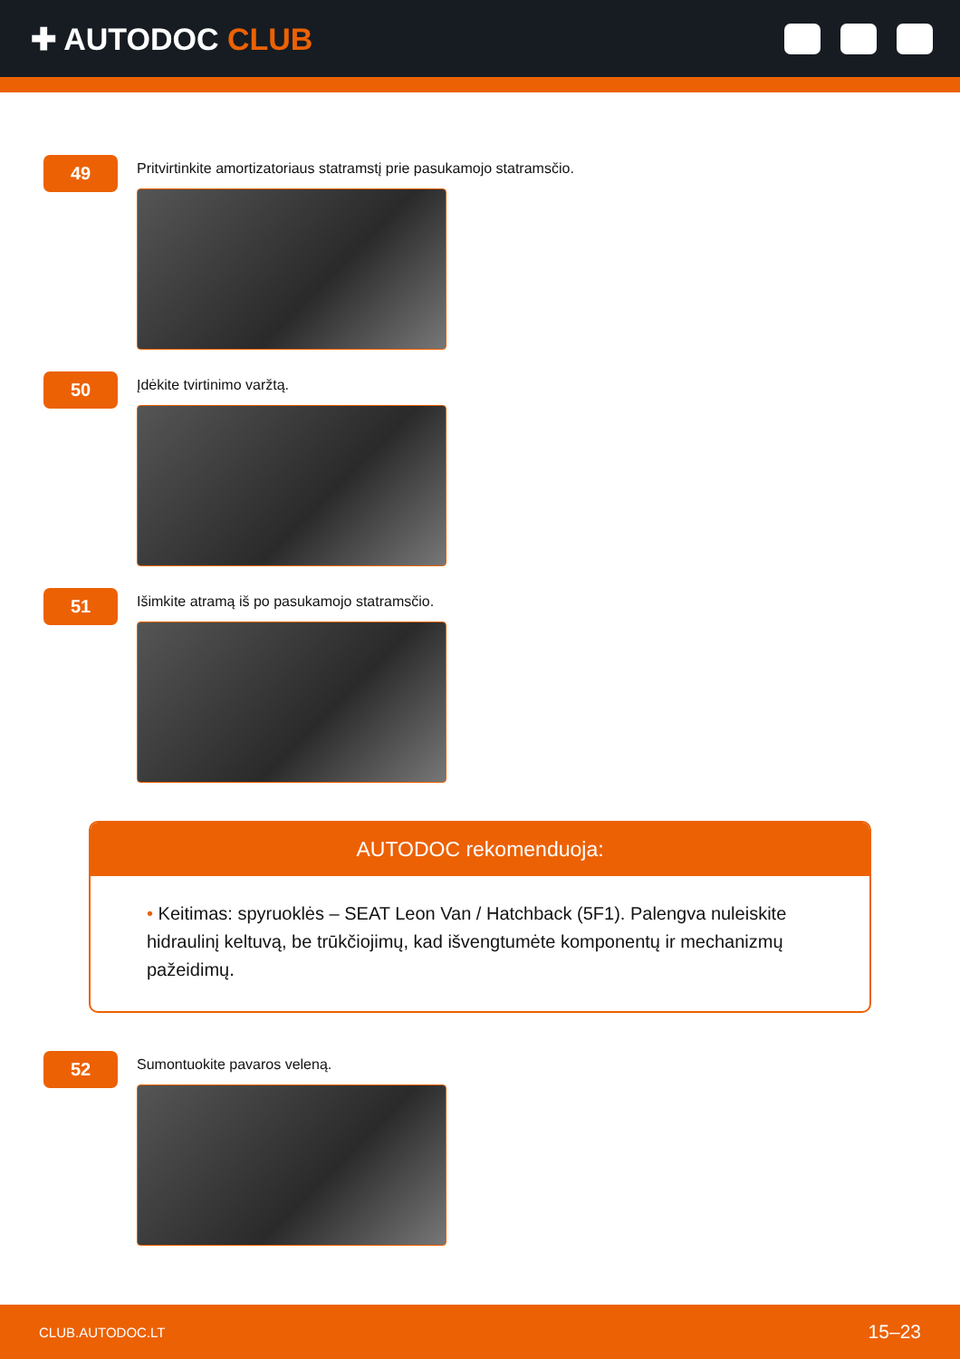✚ AUTODOC CLUB
49
Pritvirtinkite amortizatoriaus statramstį prie pasukamojo statramsčio.
50
Įdėkite tvirtinimo varžtą.
51
Išimkite atramą iš po pasukamojo statramsčio.
AUTODOC rekomenduoja:
• Keitimas: spyruoklės – SEAT Leon Van / Hatchback (5F1). Palengva nuleiskite hidraulinį keltuvą, be trūkčiojimų, kad išvengtumėte komponentų ir mechanizmų pažeidimų.
52
Sumontuokite pavaros veleną.
CLUB.AUTODOC.LT 15–23